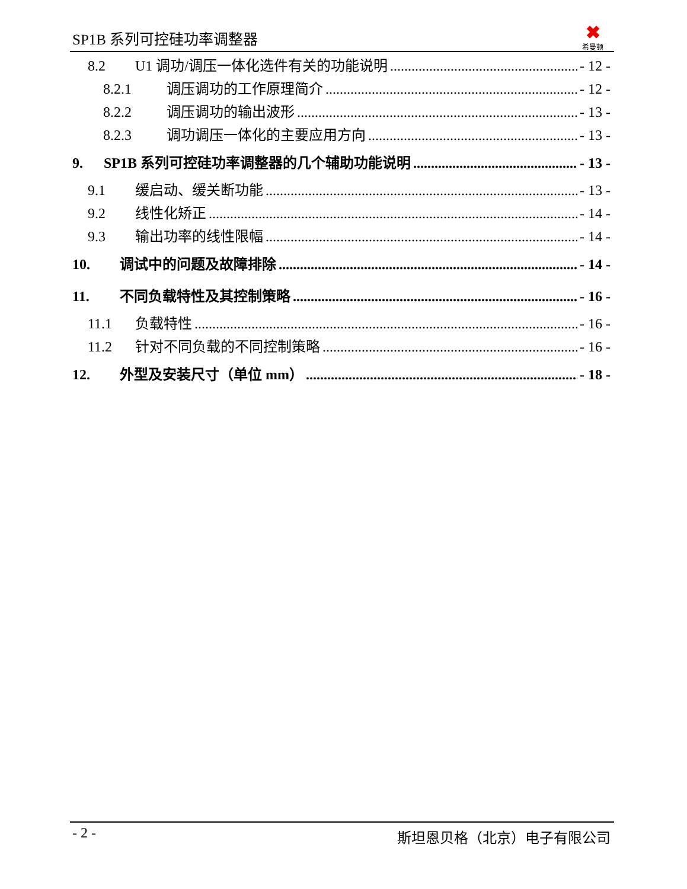SP1B 系列可控硅功率调整器
✖
希曼顿
8.2 U1 调功/调压一体化选件有关的功能说明 - 12 -
8.2.1 调压调功的工作原理简介 - 12 -
8.2.2 调压调功的输出波形 - 13 -
8.2.3 调功调压一体化的主要应用方向 - 13 -
9. SP1B 系列可控硅功率调整器的几个辅助功能说明 - 13 -
9.1 缓启动、缓关断功能 - 13 -
9.2 线性化矫正 - 14 -
9.3 输出功率的线性限幅 - 14 -
10. 调试中的问题及故障排除 - 14 -
11. 不同负载特性及其控制策略 - 16 -
11.1 负载特性 - 16 -
11.2 针对不同负载的不同控制策略 - 16 -
12. 外型及安装尺寸（单位 mm） - 18 -
- 2 - 斯坦恩贝格（北京）电子有限公司